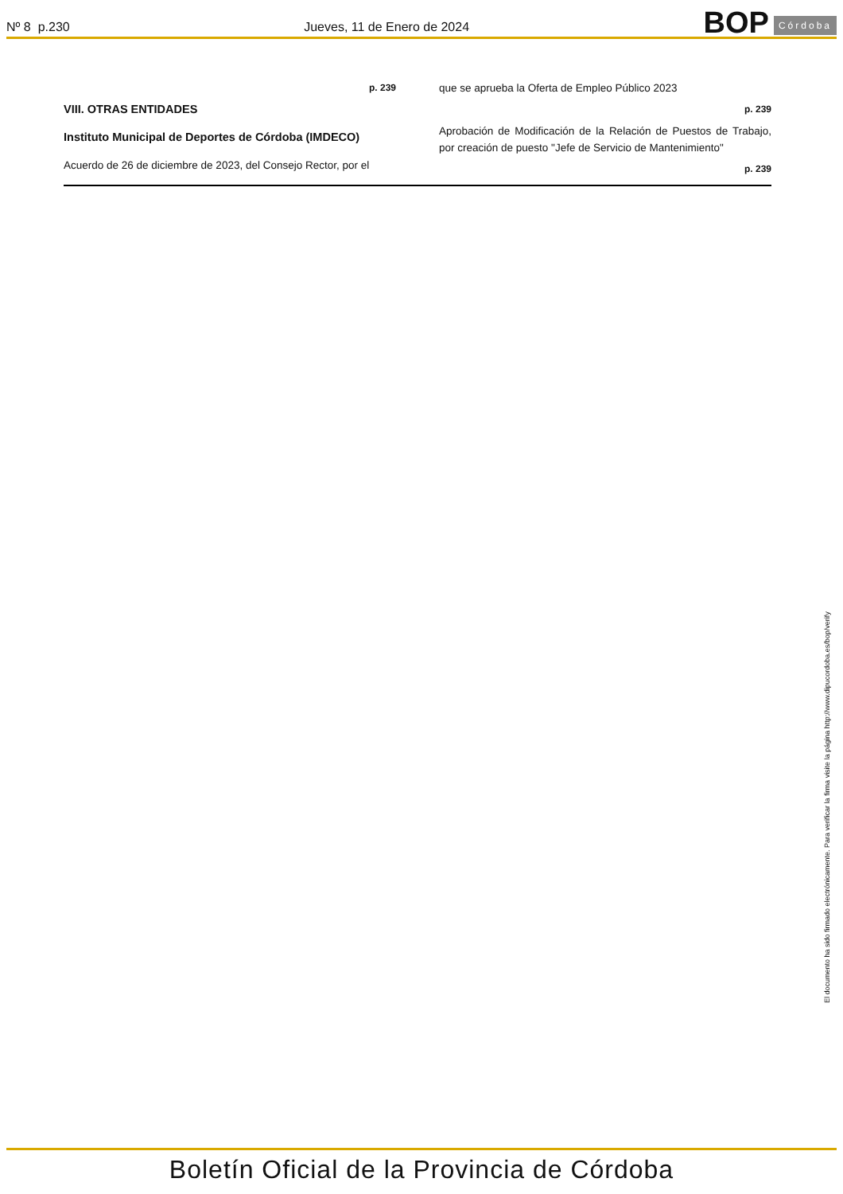Nº 8 p.230
Jueves, 11 de Enero de 2024
BOP Córdoba
p. 239
VIII. OTRAS ENTIDADES
Instituto Municipal de Deportes de Córdoba (IMDECO)
Acuerdo de 26 de diciembre de 2023, del Consejo Rector, por el
que se aprueba la Oferta de Empleo Público 2023
p. 239
Aprobación de Modificación de la Relación de Puestos de Trabajo, por creación de puesto "Jefe de Servicio de Mantenimiento"
p. 239
El documento ha sido firmado electrónicamente. Para verificar la firma visite la página http://www.dipucordoba.es/bop/verify
Boletín Oficial de la Provincia de Córdoba